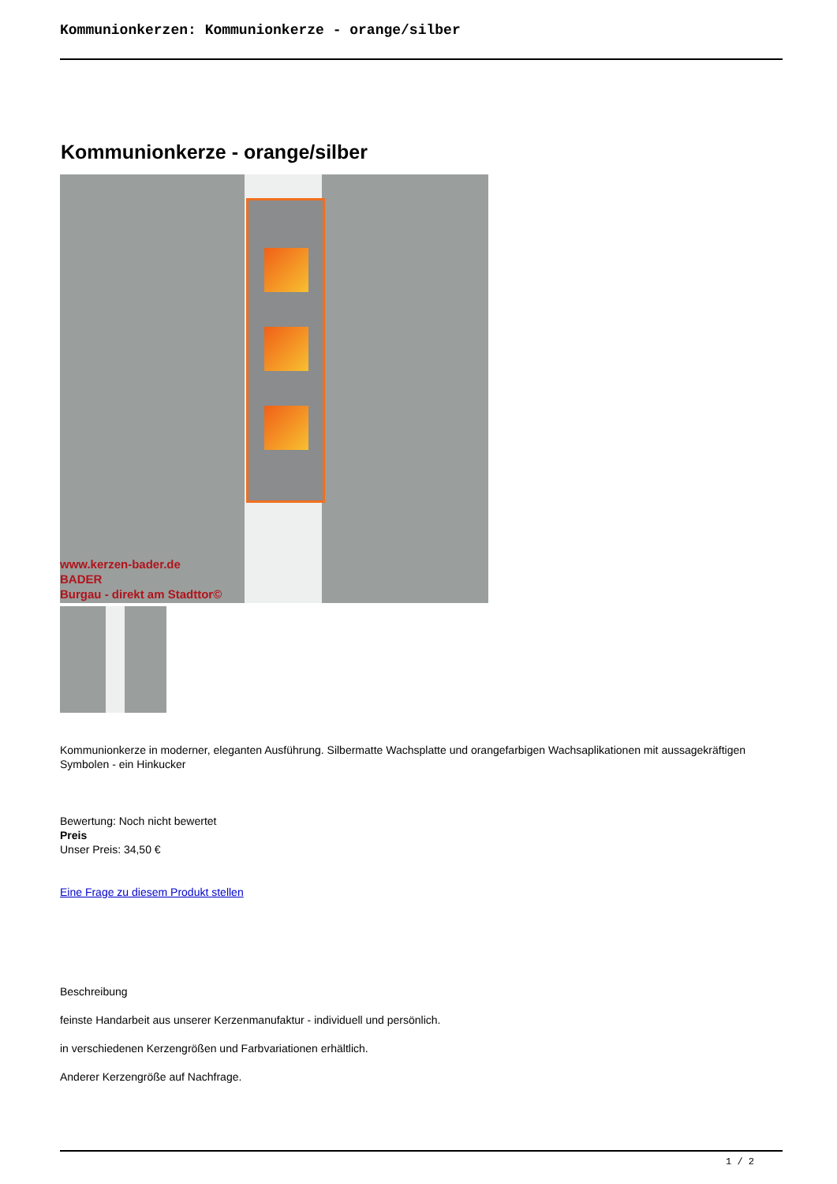Kommunionkerzen: Kommunionkerze - orange/silber
Kommunionkerze - orange/silber
www.kerzen-bader.de
BADER
Burgau - direkt am Stadttor©
Kommunionkerze in moderner, eleganten Ausführung. Silbermatte Wachsplatte und orangefarbigen Wachsaplikationen mit aussagekräftigen Symbolen - ein Hinkucker
Bewertung: Noch nicht bewertet
Preis
Unser Preis: 34,50 €
Eine Frage zu diesem Produkt stellen
Beschreibung
feinste Handarbeit aus unserer Kerzenmanufaktur - individuell und persönlich.
in verschiedenen Kerzengrößen und Farbvariationen erhältlich.
Anderer Kerzengröße auf Nachfrage.
1 / 2